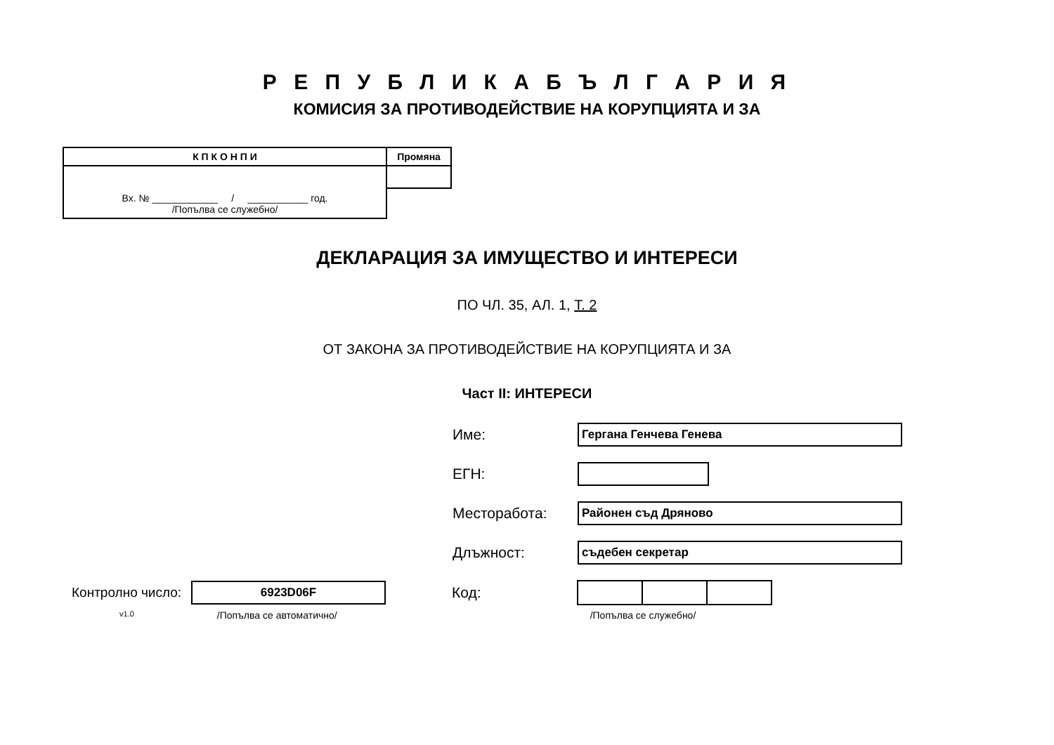Р Е П У Б Л И К А Б Ъ Л Г А Р И Я
КОМИСИЯ ЗА ПРОТИВОДЕЙСТВИЕ НА КОРУПЦИЯТА И ЗА
| К П К О Н П И | Промяна |
| Вх. № ____________ / ___________ год. /Попълва се служебно/ | |
ДЕКЛАРАЦИЯ ЗА ИМУЩЕСТВО И ИНТЕРЕСИ
ПО ЧЛ. 35, АЛ. 1, Т. 2
ОТ ЗАКОНА ЗА ПРОТИВОДЕЙСТВИЕ НА КОРУПЦИЯТА И ЗА
Част II: ИНТЕРЕСИ
Име:
Гергана Генчева Генева
ЕГН:
Месторабота:
Районен съд Дряново
Длъжност:
съдебен секретар
Контролно число:
6923D06F
Код:
v1.0 /Попълва се автоматично/ /Попълва се служебно/